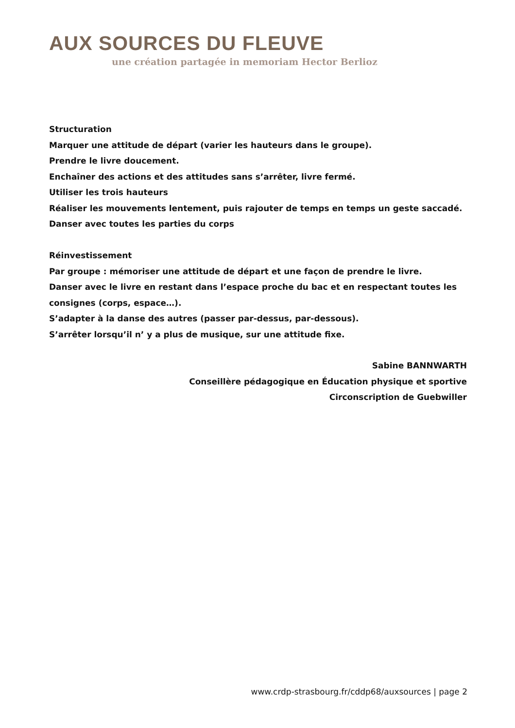AUX SOURCES DU FLEUVE
une création partagée in memoriam Hector Berlioz
Structuration
Marquer une attitude de départ (varier les hauteurs dans le groupe).
Prendre le livre doucement.
Enchaîner des actions et des attitudes sans s’arrêter, livre fermé.
Utiliser les trois hauteurs
Réaliser les mouvements lentement, puis rajouter de temps en temps un geste saccadé.
Danser avec toutes les parties du corps
Réinvestissement
Par groupe : mémoriser une attitude de départ et une façon de prendre le livre.
Danser avec le livre en restant dans l’espace proche du bac et en respectant toutes les consignes (corps, espace…).
S’adapter à la danse des autres (passer par-dessus, par-dessous).
S’arrêter lorsqu’il n’ y a plus de musique, sur une attitude fixe.
Sabine BANNWARTH
Conseillère pédagogique en Éducation physique et sportive
Circonscription de Guebwiller
www.crdp-strasbourg.fr/cddp68/auxsources | page 2